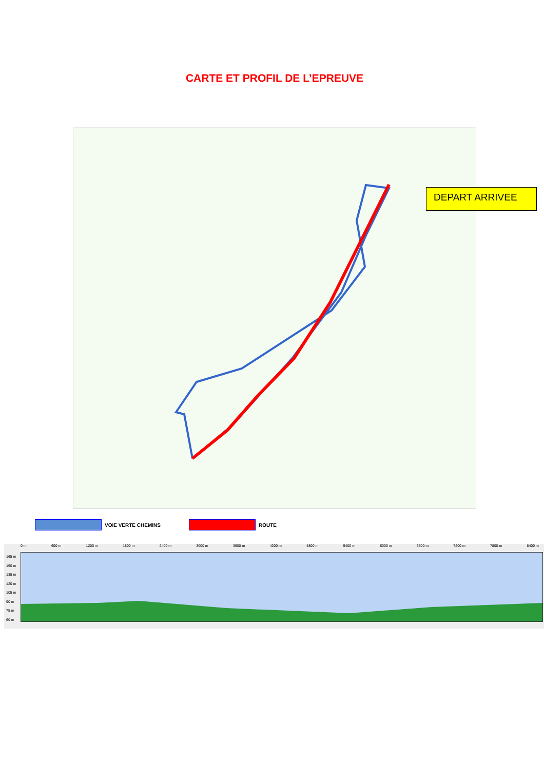CARTE ET PROFIL DE L’EPREUVE
DEPART ARRIVEE
VOIE VERTE CHEMINS
ROUTE
0 m 600 m 1200 m 1800 m 2400 m 3000 m 3600 m 4200 m 4800 m 5400 m 6000 m 6600 m 7200 m 7800 m 8400 m
165 m
150 m
135 m
120 m
105 m
90 m
75 m
60 m